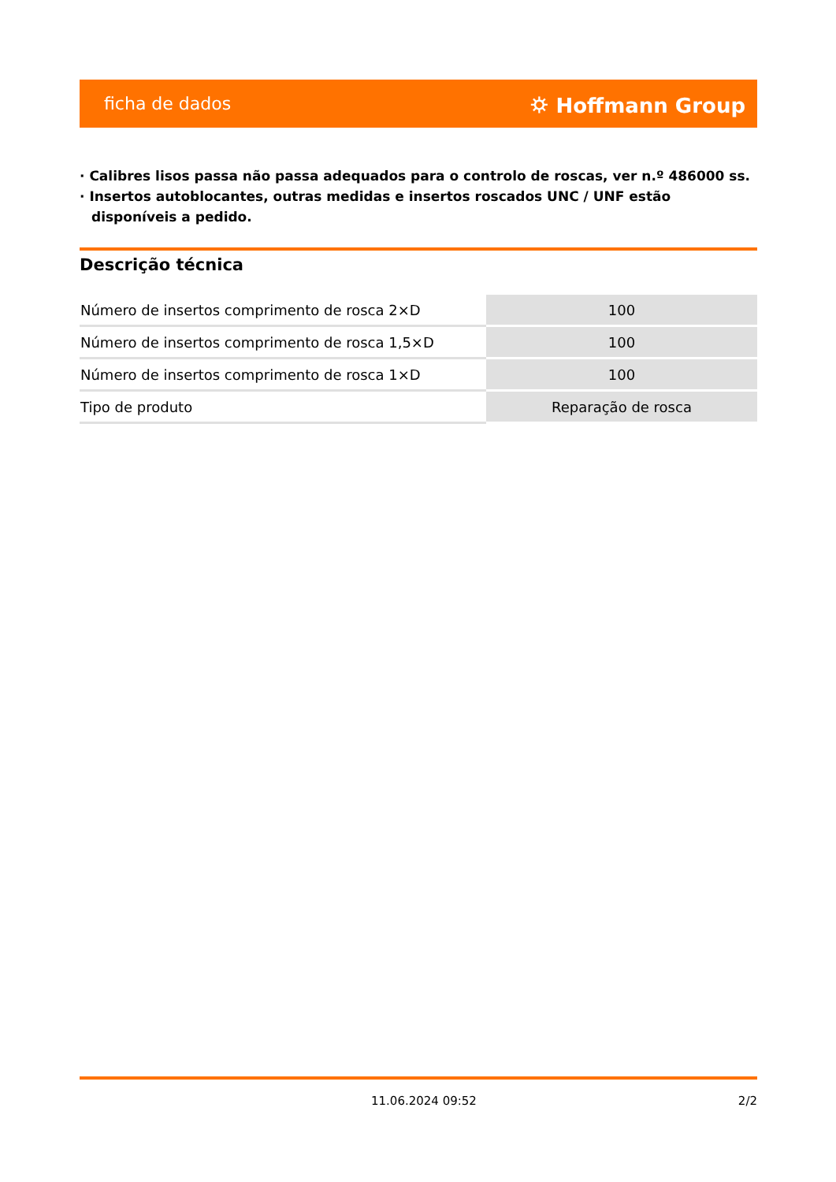ficha de dados ⛭ Hoffmann Group
· Calibres lisos passa não passa adequados para o controlo de roscas, ver n.º 486000 ss.
· Insertos autoblocantes, outras medidas e insertos roscados UNC / UNF estão disponíveis a pedido.
Descrição técnica
| Número de insertos comprimento de rosca 2×D | 100 |
| Número de insertos comprimento de rosca 1,5×D | 100 |
| Número de insertos comprimento de rosca 1×D | 100 |
| Tipo de produto | Reparação de rosca |
11.06.2024 09:52 2/2